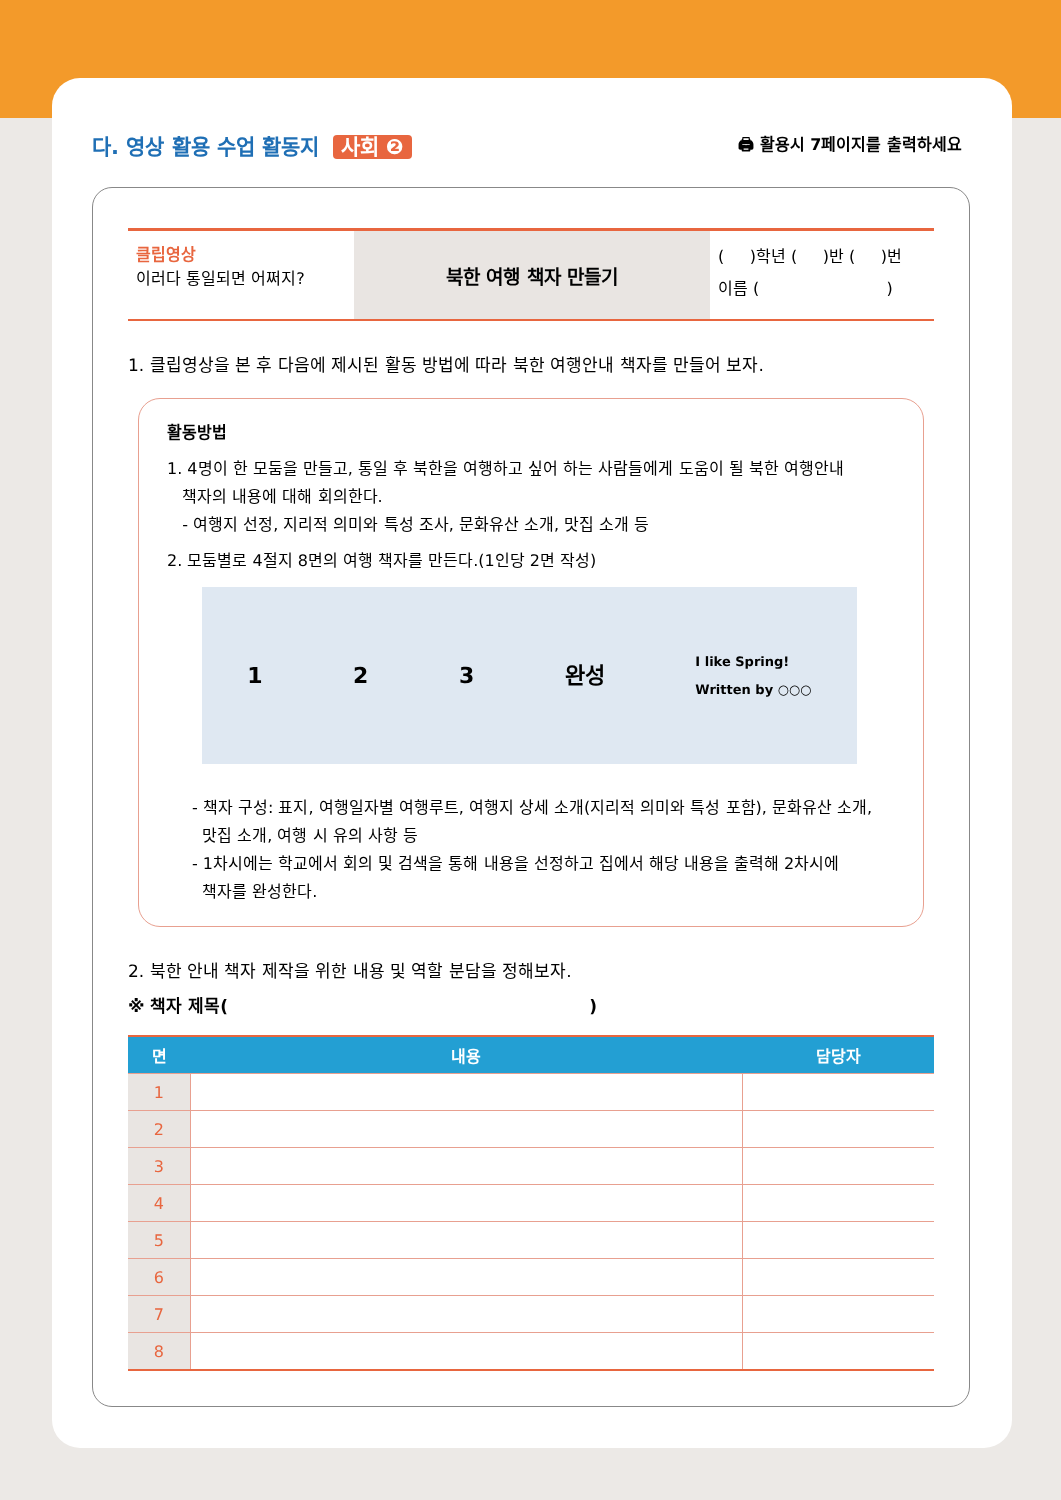다. 영상 활용 수업 활동지 사회 ❷
🖨 활용시 7페이지를 출력하세요
클립영상
이러다 통일되면 어쩌지?
북한 여행 책자 만들기
( )학년 ( )반 ( )번
이름 ( )
1. 클립영상을 본 후 다음에 제시된 활동 방법에 따라 북한 여행안내 책자를 만들어 보자.
활동방법
1. 4명이 한 모둠을 만들고, 통일 후 북한을 여행하고 싶어 하는 사람들에게 도움이 될 북한 여행안내
책자의 내용에 대해 회의한다.
- 여행지 선정, 지리적 의미와 특성 조사, 문화유산 소개, 맛집 소개 등
2. 모둠별로 4절지 8면의 여행 책자를 만든다.(1인당 2면 작성)
1 2 3 완성 I like Spring!
Written by ○○○
- 책자 구성: 표지, 여행일자별 여행루트, 여행지 상세 소개(지리적 의미와 특성 포함), 문화유산 소개,
맛집 소개, 여행 시 유의 사항 등
- 1차시에는 학교에서 회의 및 검색을 통해 내용을 선정하고 집에서 해당 내용을 출력해 2차시에
책자를 완성한다.
2. 북한 안내 책자 제작을 위한 내용 및 역할 분담을 정해보자.
※ 책자 제목( )
| 면 | 내용 | 담당자 |
| --- | --- | --- |
| 1 | | |
| 2 | | |
| 3 | | |
| 4 | | |
| 5 | | |
| 6 | | |
| 7 | | |
| 8 | | |